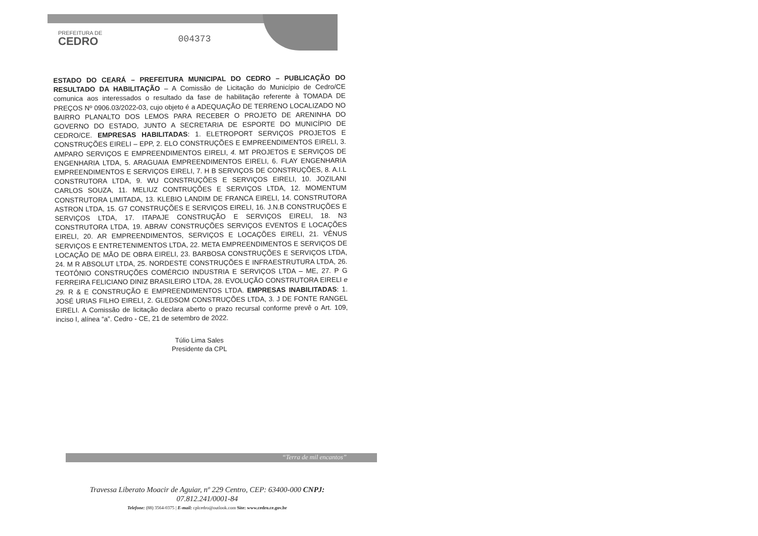PREFEITURA DE
CEDRO
004373
ESTADO DO CEARÁ – PREFEITURA MUNICIPAL DO CEDRO – PUBLICAÇÃO DO RESULTADO DA HABILITAÇÃO – A Comissão de Licitação do Município de Cedro/CE comunica aos interessados o resultado da fase de habilitação referente à TOMADA DE PREÇOS Nº 0906.03/2022-03, cujo objeto é a ADEQUAÇÃO DE TERRENO LOCALIZADO NO BAIRRO PLANALTO DOS LEMOS PARA RECEBER O PROJETO DE ARENINHA DO GOVERNO DO ESTADO, JUNTO A SECRETARIA DE ESPORTE DO MUNICÍPIO DE CEDRO/CE. EMPRESAS HABILITADAS: 1. ELETROPORT SERVIÇOS PROJETOS E CONSTRUÇÕES EIRELI – EPP, 2. ELO CONSTRUÇÕES E EMPREENDIMENTOS EIRELI, 3. AMPARO SERVIÇOS E EMPREENDIMENTOS EIRELI, 4. MT PROJETOS E SERVIÇOS DE ENGENHARIA LTDA, 5. ARAGUAIA EMPREENDIMENTOS EIRELI, 6. FLAY ENGENHARIA EMPREENDIMENTOS E SERVIÇOS EIRELI, 7. H B SERVIÇOS DE CONSTRUÇÕES, 8. A.I.L CONSTRUTORA LTDA, 9. WU CONSTRUÇÕES E SERVIÇOS EIRELI, 10. JOZILANI CARLOS SOUZA, 11. MELIUZ CONTRUÇÕES E SERVIÇOS LTDA, 12. MOMENTUM CONSTRUTORA LIMITADA, 13. KLEBIO LANDIM DE FRANCA EIRELI, 14. CONSTRUTORA ASTRON LTDA, 15. G7 CONSTRUÇÕES E SERVIÇOS EIRELI, 16. J.N.B CONSTRUÇÕES E SERVIÇOS LTDA, 17. ITAPAJE CONSTRUÇÃO E SERVIÇOS EIRELI, 18. N3 CONSTRUTORA LTDA, 19. ABRAV CONSTRUÇÕES SERVIÇOS EVENTOS E LOCAÇÕES EIRELI, 20. AR EMPREENDIMENTOS, SERVIÇOS E LOCAÇÕES EIRELI, 21. VÊNUS SERVIÇOS E ENTRETENIMENTOS LTDA, 22. META EMPREENDIMENTOS E SERVIÇOS DE LOCAÇÃO DE MÃO DE OBRA EIRELI, 23. BARBOSA CONSTRUÇÕES E SERVIÇOS LTDA, 24. M R ABSOLUT LTDA, 25. NORDESTE CONSTRUÇÕES E INFRAESTRUTURA LTDA, 26. TEOTÔNIO CONSTRUÇÕES COMÉRCIO INDUSTRIA E SERVIÇOS LTDA – ME, 27. P G FERREIRA FELICIANO DINIZ BRASILEIRO LTDA, 28. EVOLUÇÃO CONSTRUTORA EIRELI e 29. R & E CONSTRUÇÃO E EMPREENDIMENTOS LTDA. EMPRESAS INABILITADAS: 1. JOSÉ URIAS FILHO EIRELI, 2. GLEDSOM CONSTRUÇÕES LTDA, 3. J DE FONTE RANGEL EIRELI. A Comissão de licitação declara aberto o prazo recursal conforme prevê o Art. 109, inciso I, alínea “a”. Cedro - CE, 21 de setembro de 2022.
Túlio Lima Sales
Presidente da CPL
“Terra de mil encantos”
Travessa Liberato Moacir de Aguiar, nº 229 Centro, CEP: 63400-000 CNPJ:
07.812.241/0001-84
Telefone: (88) 3564-0375 | E-mail: cplcedro@outlook.com Site: www.cedro.ce.gov.br